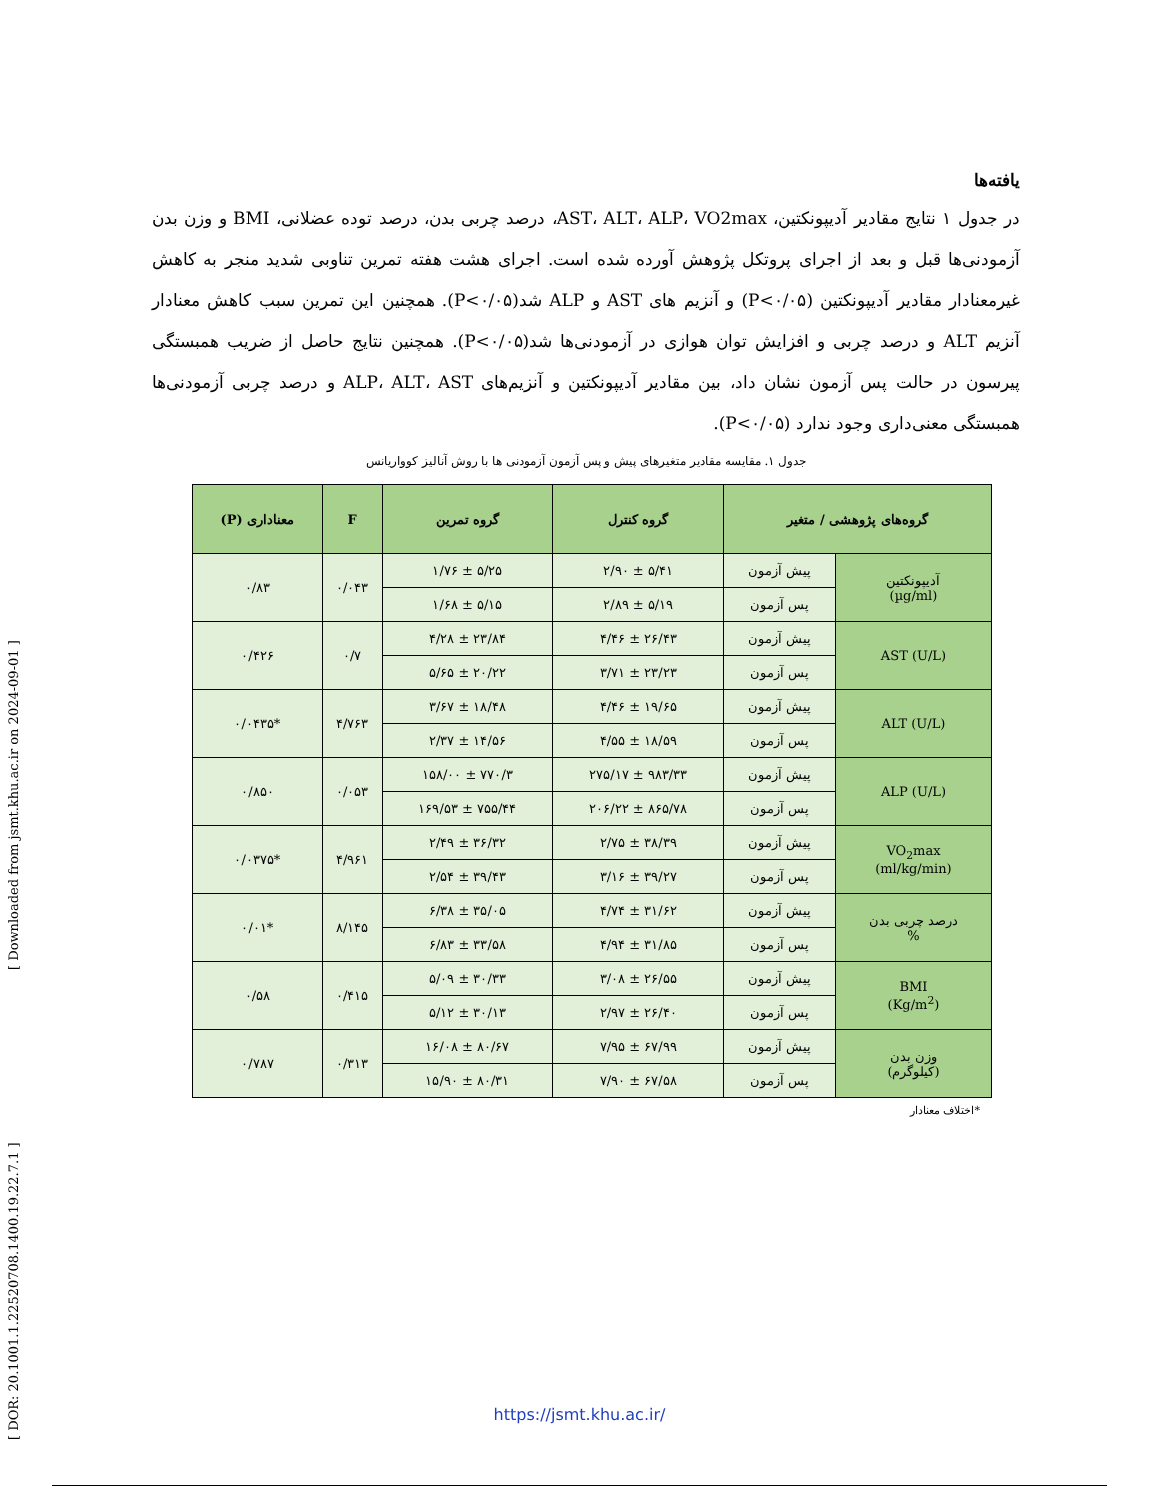[ DOR: 20.1001.1.22520708.1400.19.22.7.1 ] [ Downloaded from jsmt.khu.ac.ir on 2024-09-01 ]
یافته‌ها
در جدول ۱ نتایج مقادیر آدیپونکتین، AST، ALT، ALP، VO2max، درصد چربی بدن، درصد توده عضلانی، BMI و وزن بدن آزمودنی‌ها قبل و بعد از اجرای پروتکل پژوهش آورده شده است. اجرای هشت هفته تمرین تناوبی شدید منجر به کاهش غیرمعنادار مقادیر آدیپونکتین (P<۰/۰۵) و آنزیم های AST و ALP شد(P<۰/۰۵). همچنین این تمرین سبب کاهش معنادار آنزیم ALT و درصد چربی و افزایش توان هوازی در آزمودنی‌ها شد(P<۰/۰۵). همچنین نتایج حاصل از ضریب همبستگی پیرسون در حالت پس آزمون نشان داد، بین مقادیر آدیپونکتین و آنزیم‌های ALP، ALT، AST و درصد چربی آزمودنی‌ها همبستگی معنی‌داری وجود ندارد (P<۰/۰۵).
جدول ۱. مقایسه مقادیر متغیرهای پیش و پس آزمون آزمودنی ها با روش آنالیز کوواریانس
| گروه‌های پژوهشی / متغیر | | گروه کنترل | گروه تمرین | F | معناداری (P) |
| --- | --- | --- | --- | --- | --- |
| آدیپونکتین (µg/ml) | پیش آزمون | ۵/۴۱ ± ۲/۹۰ | ۵/۲۵ ± ۱/۷۶ | ۰/۰۴۳ | ۰/۸۳ |
| | پس آزمون | ۵/۱۹ ± ۲/۸۹ | ۵/۱۵ ± ۱/۶۸ | | |
| AST (U/L) | پیش آزمون | ۲۶/۴۳ ± ۴/۴۶ | ۲۳/۸۴ ± ۴/۲۸ | ۰/۷ | ۰/۴۲۶ |
| | پس آزمون | ۲۳/۲۳ ± ۳/۷۱ | ۲۰/۲۲ ± ۵/۶۵ | | |
| ALT (U/L) | پیش آزمون | ۱۹/۶۵ ± ۴/۴۶ | ۱۸/۴۸ ± ۳/۶۷ | ۴/۷۶۳ | *۰/۰۴۳۵ |
| | پس آزمون | ۱۸/۵۹ ± ۴/۵۵ | ۱۴/۵۶ ± ۲/۳۷ | | |
| ALP (U/L) | پیش آزمون | ۹۸۳/۳۳ ± ۲۷۵/۱۷ | ۷۷۰/۳ ± ۱۵۸/۰۰ | ۰/۰۵۳ | ۰/۸۵۰ |
| | پس آزمون | ۸۶۵/۷۸ ± ۲۰۶/۲۲ | ۷۵۵/۴۴ ± ۱۶۹/۵۳ | | |
| VO<sub>2</sub>max (ml/kg/min) | پیش آزمون | ۳۸/۳۹ ± ۲/۷۵ | ۳۶/۳۲ ± ۲/۴۹ | ۴/۹۶۱ | *۰/۰۳۷۵ |
| | پس آزمون | ۳۹/۲۷ ± ۳/۱۶ | ۳۹/۴۳ ± ۲/۵۴ | | |
| درصد چربی بدن % | پیش آزمون | ۳۱/۶۲ ± ۴/۷۴ | ۳۵/۰۵ ± ۶/۳۸ | ۸/۱۴۵ | *۰/۰۱ |
| | پس آزمون | ۳۱/۸۵ ± ۴/۹۴ | ۳۳/۵۸ ± ۶/۸۳ | | |
| BMI (Kg/m<sup>2</sup>) | پیش آزمون | ۲۶/۵۵ ± ۳/۰۸ | ۳۰/۳۳ ± ۵/۰۹ | ۰/۴۱۵ | ۰/۵۸ |
| | پس آزمون | ۲۶/۴۰ ± ۲/۹۷ | ۳۰/۱۳ ± ۵/۱۲ | | |
| وزن بدن (کیلوگرم) | پیش آزمون | ۶۷/۹۹ ± ۷/۹۵ | ۸۰/۶۷ ± ۱۶/۰۸ | ۰/۳۱۳ | ۰/۷۸۷ |
| | پس آزمون | ۶۷/۵۸ ± ۷/۹۰ | ۸۰/۳۱ ± ۱۵/۹۰ | | |
*اختلاف معنادار
https://jsmt.khu.ac.ir/